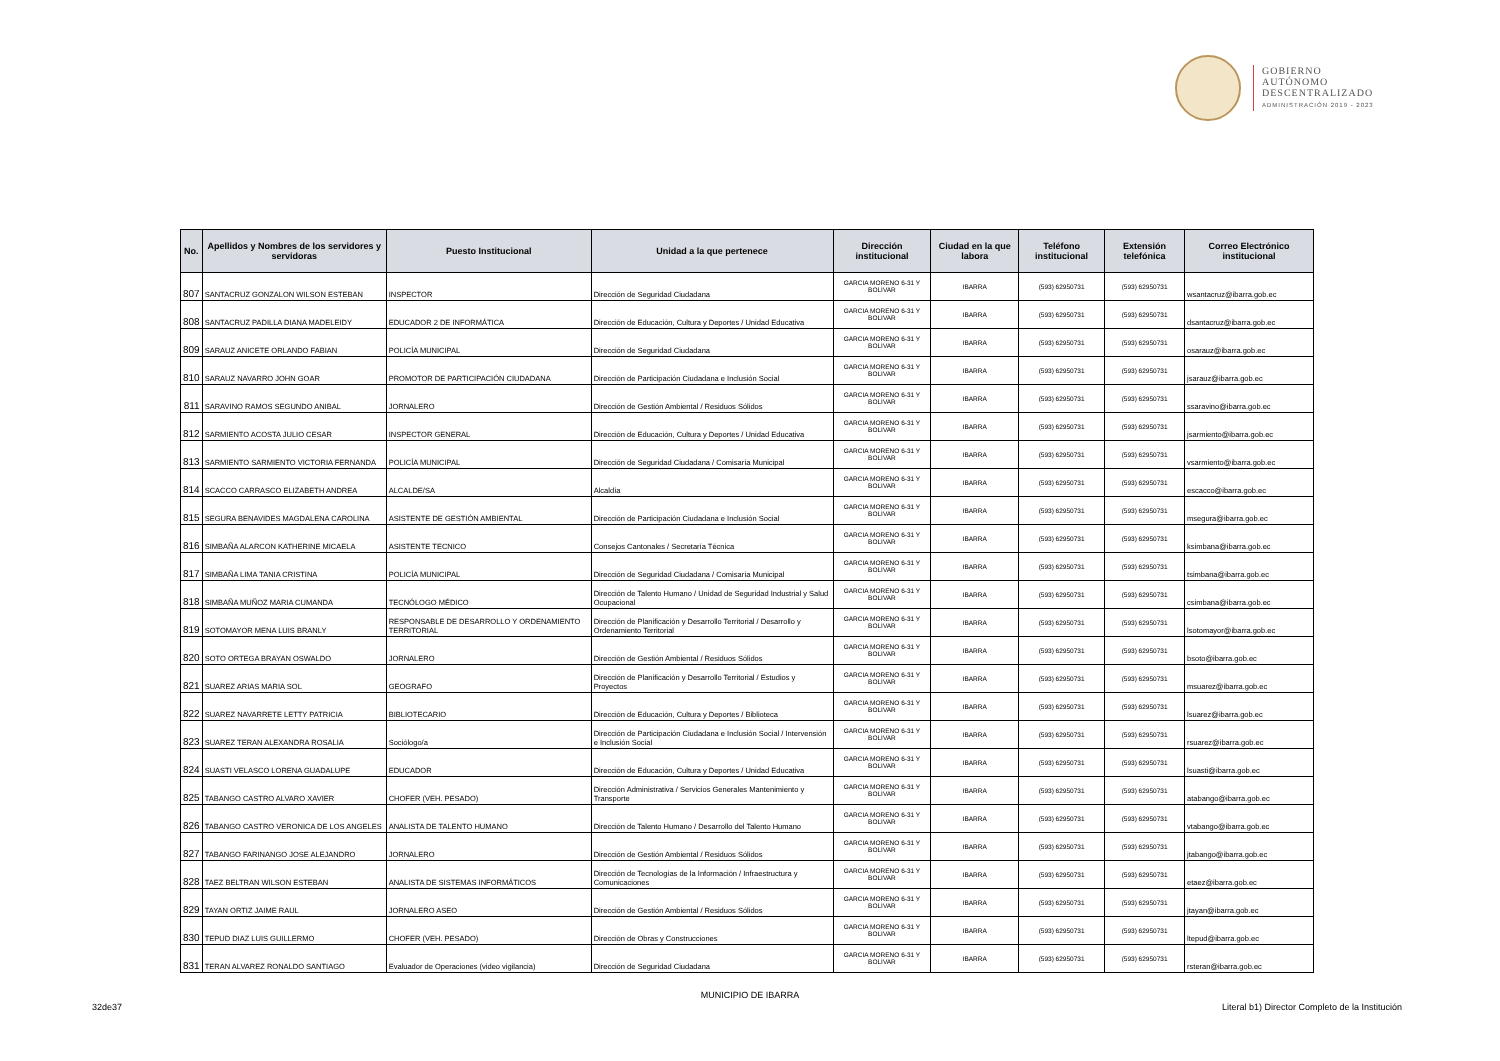GOBIERNO
AUTÓNOMO
DESCENTRALIZADO
ADMINISTRACIÓN 2019 - 2023
| No. | Apellidos y Nombres de los servidores y servidoras | Puesto Institucional | Unidad a la que pertenece | Dirección institucional | Ciudad en la que labora | Teléfono institucional | Extensión telefónica | Correo Electrónico institucional |
| --- | --- | --- | --- | --- | --- | --- | --- | --- |
| 807 | SANTACRUZ GONZALON WILSON ESTEBAN | INSPECTOR | Dirección de Seguridad Ciudadana | GARCIA MORENO 6-31 Y BOLIVAR | IBARRA | (593) 62950731 | (593) 62950731 | wsantacruz@ibarra.gob.ec |
| 808 | SANTACRUZ PADILLA DIANA MADELEIDY | EDUCADOR 2 DE INFORMÁTICA | Dirección de Educación, Cultura y Deportes / Unidad Educativa | GARCIA MORENO 6-31 Y BOLIVAR | IBARRA | (593) 62950731 | (593) 62950731 | dsantacruz@ibarra.gob.ec |
| 809 | SARAUZ ANICETE ORLANDO FABIAN | POLICÍA MUNICIPAL | Dirección de Seguridad Ciudadana | GARCIA MORENO 6-31 Y BOLIVAR | IBARRA | (593) 62950731 | (593) 62950731 | osarauz@ibarra.gob.ec |
| 810 | SARAUZ NAVARRO JOHN GOAR | PROMOTOR DE PARTICIPACIÓN CIUDADANA | Dirección de Participación Ciudadana e Inclusión Social | GARCIA MORENO 6-31 Y BOLIVAR | IBARRA | (593) 62950731 | (593) 62950731 | jsarauz@ibarra.gob.ec |
| 811 | SARAVINO RAMOS SEGUNDO ANIBAL | JORNALERO | Dirección de Gestión Ambiental / Residuos Sólidos | GARCIA MORENO 6-31 Y BOLIVAR | IBARRA | (593) 62950731 | (593) 62950731 | ssaravino@ibarra.gob.ec |
| 812 | SARMIENTO ACOSTA JULIO CESAR | INSPECTOR GENERAL | Dirección de Educación, Cultura y Deportes / Unidad Educativa | GARCIA MORENO 6-31 Y BOLIVAR | IBARRA | (593) 62950731 | (593) 62950731 | jsarmiento@ibarra.gob.ec |
| 813 | SARMIENTO SARMIENTO VICTORIA FERNANDA | POLICÍA MUNICIPAL | Dirección de Seguridad Ciudadana / Comisaría Municipal | GARCIA MORENO 6-31 Y BOLIVAR | IBARRA | (593) 62950731 | (593) 62950731 | vsarmiento@ibarra.gob.ec |
| 814 | SCACCO CARRASCO ELIZABETH ANDREA | ALCALDE/SA | Alcaldía | GARCIA MORENO 6-31 Y BOLIVAR | IBARRA | (593) 62950731 | (593) 62950731 | escacco@ibarra.gob.ec |
| 815 | SEGURA BENAVIDES MAGDALENA CAROLINA | ASISTENTE DE GESTIÓN AMBIENTAL | Dirección de Participación Ciudadana e Inclusión Social | GARCIA MORENO 6-31 Y BOLIVAR | IBARRA | (593) 62950731 | (593) 62950731 | msegura@ibarra.gob.ec |
| 816 | SIMBAÑA ALARCON KATHERINE MICAELA | ASISTENTE TECNICO | Consejos Cantonales / Secretaría Técnica | GARCIA MORENO 6-31 Y BOLIVAR | IBARRA | (593) 62950731 | (593) 62950731 | ksimbana@ibarra.gob.ec |
| 817 | SIMBAÑA LIMA TANIA CRISTINA | POLICÍA MUNICIPAL | Dirección de Seguridad Ciudadana / Comisaría Municipal | GARCIA MORENO 6-31 Y BOLIVAR | IBARRA | (593) 62950731 | (593) 62950731 | tsimbana@ibarra.gob.ec |
| 818 | SIMBAÑA MUÑOZ MARIA CUMANDA | TECNÓLOGO MÉDICO | Dirección de Talento Humano / Unidad de Seguridad Industrial y Salud Ocupacional | GARCIA MORENO 6-31 Y BOLIVAR | IBARRA | (593) 62950731 | (593) 62950731 | csimbana@ibarra.gob.ec |
| 819 | SOTOMAYOR MENA LUIS BRANLY | RESPONSABLE DE DESARROLLO Y ORDENAMIENTO TERRITORIAL | Dirección de Planificación y Desarrollo Territorial / Desarrollo y Ordenamiento Territorial | GARCIA MORENO 6-31 Y BOLIVAR | IBARRA | (593) 62950731 | (593) 62950731 | lsotomayor@ibarra.gob.ec |
| 820 | SOTO ORTEGA BRAYAN OSWALDO | JORNALERO | Dirección de Gestión Ambiental / Residuos Sólidos | GARCIA MORENO 6-31 Y BOLIVAR | IBARRA | (593) 62950731 | (593) 62950731 | bsoto@ibarra.gob.ec |
| 821 | SUAREZ ARIAS MARIA SOL | GEOGRAFO | Dirección de Planificación y Desarrollo Territorial / Estudios y Proyectos | GARCIA MORENO 6-31 Y BOLIVAR | IBARRA | (593) 62950731 | (593) 62950731 | msuarez@ibarra.gob.ec |
| 822 | SUAREZ NAVARRETE LETTY PATRICIA | BIBLIOTECARIO | Dirección de Educación, Cultura y Deportes / Biblioteca | GARCIA MORENO 6-31 Y BOLIVAR | IBARRA | (593) 62950731 | (593) 62950731 | lsuarez@ibarra.gob.ec |
| 823 | SUAREZ TERAN ALEXANDRA ROSALIA | Sociólogo/a | Dirección de Participación Ciudadana e Inclusión Social / Intervensión e Inclusión Social | GARCIA MORENO 6-31 Y BOLIVAR | IBARRA | (593) 62950731 | (593) 62950731 | rsuarez@ibarra.gob.ec |
| 824 | SUASTI VELASCO LORENA GUADALUPE | EDUCADOR | Dirección de Educación, Cultura y Deportes / Unidad Educativa | GARCIA MORENO 6-31 Y BOLIVAR | IBARRA | (593) 62950731 | (593) 62950731 | lsuasti@ibarra.gob.ec |
| 825 | TABANGO CASTRO ALVARO XAVIER | CHOFER (VEH. PESADO) | Dirección Administrativa / Servicios Generales Mantenimiento y Transporte | GARCIA MORENO 6-31 Y BOLIVAR | IBARRA | (593) 62950731 | (593) 62950731 | atabango@ibarra.gob.ec |
| 826 | TABANGO CASTRO VERONICA DE LOS ANGELES | ANALISTA DE TALENTO HUMANO | Dirección de Talento Humano / Desarrollo del Talento Humano | GARCIA MORENO 6-31 Y BOLIVAR | IBARRA | (593) 62950731 | (593) 62950731 | vtabango@ibarra.gob.ec |
| 827 | TABANGO FARINANGO JOSE ALEJANDRO | JORNALERO | Dirección de Gestión Ambiental / Residuos Sólidos | GARCIA MORENO 6-31 Y BOLIVAR | IBARRA | (593) 62950731 | (593) 62950731 | jtabango@ibarra.gob.ec |
| 828 | TAEZ BELTRAN WILSON ESTEBAN | ANALISTA DE SISTEMAS INFORMÁTICOS | Dirección de Tecnologías de la Información / Infraestructura y Comunicaciones | GARCIA MORENO 6-31 Y BOLIVAR | IBARRA | (593) 62950731 | (593) 62950731 | etaez@ibarra.gob.ec |
| 829 | TAYAN ORTIZ JAIME RAUL | JORNALERO ASEO | Dirección de Gestión Ambiental / Residuos Sólidos | GARCIA MORENO 6-31 Y BOLIVAR | IBARRA | (593) 62950731 | (593) 62950731 | jtayan@ibarra.gob.ec |
| 830 | TEPUD DIAZ LUIS GUILLERMO | CHOFER (VEH. PESADO) | Dirección de Obras y Construcciones | GARCIA MORENO 6-31 Y BOLIVAR | IBARRA | (593) 62950731 | (593) 62950731 | ltepud@ibarra.gob.ec |
| 831 | TERAN ALVAREZ RONALDO SANTIAGO | Evaluador de Operaciones (video vigilancia) | Dirección de Seguridad Ciudadana | GARCIA MORENO 6-31 Y BOLIVAR | IBARRA | (593) 62950731 | (593) 62950731 | rsteran@ibarra.gob.ec |
MUNICIPIO DE IBARRA
32de37
Literal b1) Director Completo de la Institución